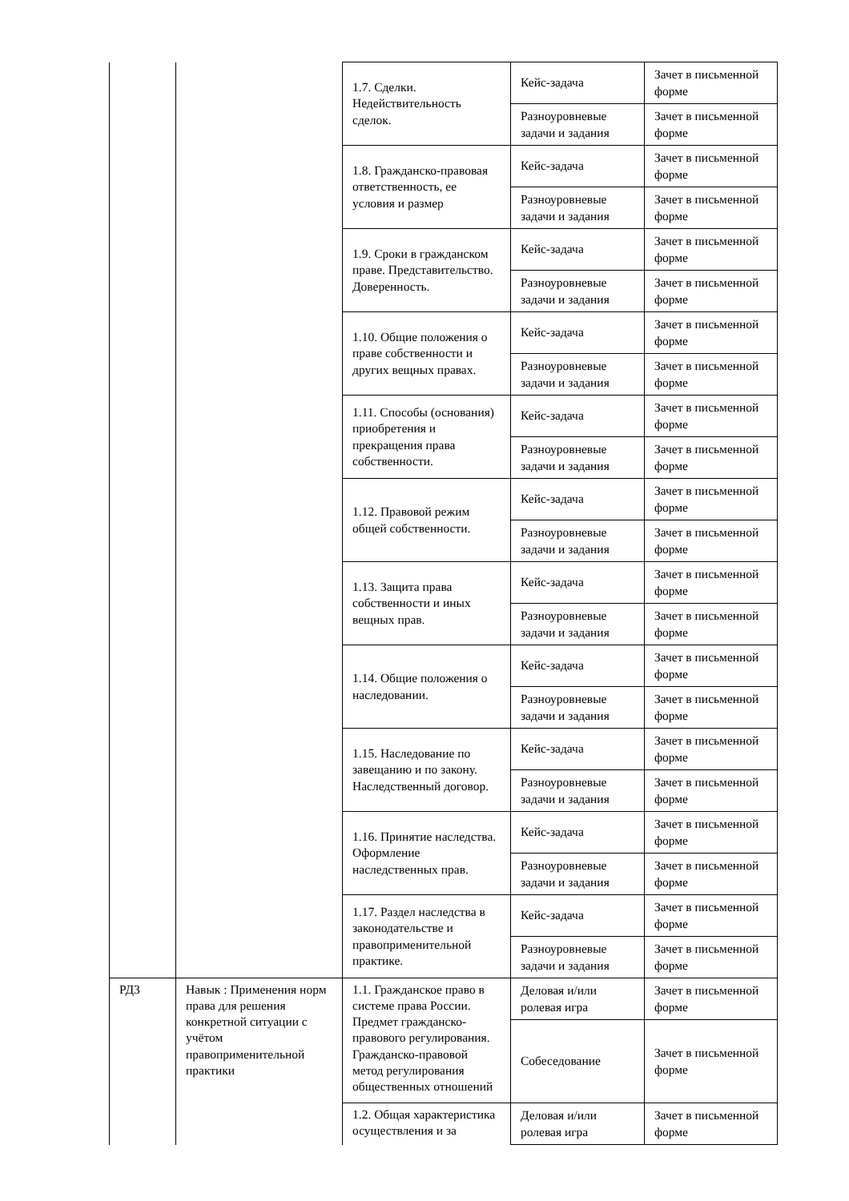| | | 1.7. Сделки. Недействительность сделок. | Кейс-задача | Зачет в письменной форме |
| | | | Разноуровневые задачи и задания | Зачет в письменной форме |
| | | 1.8. Гражданско-правовая ответственность, ее условия и размер | Кейс-задача | Зачет в письменной форме |
| | | | Разноуровневые задачи и задания | Зачет в письменной форме |
| | | 1.9. Сроки в гражданском праве. Представительство. Доверенность. | Кейс-задача | Зачет в письменной форме |
| | | | Разноуровневые задачи и задания | Зачет в письменной форме |
| | | 1.10. Общие положения о праве собственности и других вещных правах. | Кейс-задача | Зачет в письменной форме |
| | | | Разноуровневые задачи и задания | Зачет в письменной форме |
| | | 1.11. Способы (основания) приобретения и прекращения права собственности. | Кейс-задача | Зачет в письменной форме |
| | | | Разноуровневые задачи и задания | Зачет в письменной форме |
| | | 1.12. Правовой режим общей собственности. | Кейс-задача | Зачет в письменной форме |
| | | | Разноуровневые задачи и задания | Зачет в письменной форме |
| | | 1.13. Защита права собственности и иных вещных прав. | Кейс-задача | Зачет в письменной форме |
| | | | Разноуровневые задачи и задания | Зачет в письменной форме |
| | | 1.14. Общие положения о наследовании. | Кейс-задача | Зачет в письменной форме |
| | | | Разноуровневые задачи и задания | Зачет в письменной форме |
| | | 1.15. Наследование по завещанию и по закону. Наследственный договор. | Кейс-задача | Зачет в письменной форме |
| | | | Разноуровневые задачи и задания | Зачет в письменной форме |
| | | 1.16. Принятие наследства. Оформление наследственных прав. | Кейс-задача | Зачет в письменной форме |
| | | | Разноуровневые задачи и задания | Зачет в письменной форме |
| | | 1.17. Раздел наследства в законодательстве и правоприменительной практике. | Кейс-задача | Зачет в письменной форме |
| | | | Разноуровневые задачи и задания | Зачет в письменной форме |
| РД3 | Навык : Применения норм права для решения конкретной ситуации с учётом правоприменительной практики | 1.1. Гражданское право в системе права России. Предмет гражданско-правового регулирования. Гражданско-правовой метод регулирования общественных отношений | Деловая и/или ролевая игра | Зачет в письменной форме |
| | | | Собеседование | Зачет в письменной форме |
| | | 1.2. Общая характеристика осуществления и за | Деловая и/или ролевая игра | Зачет в письменной форме |